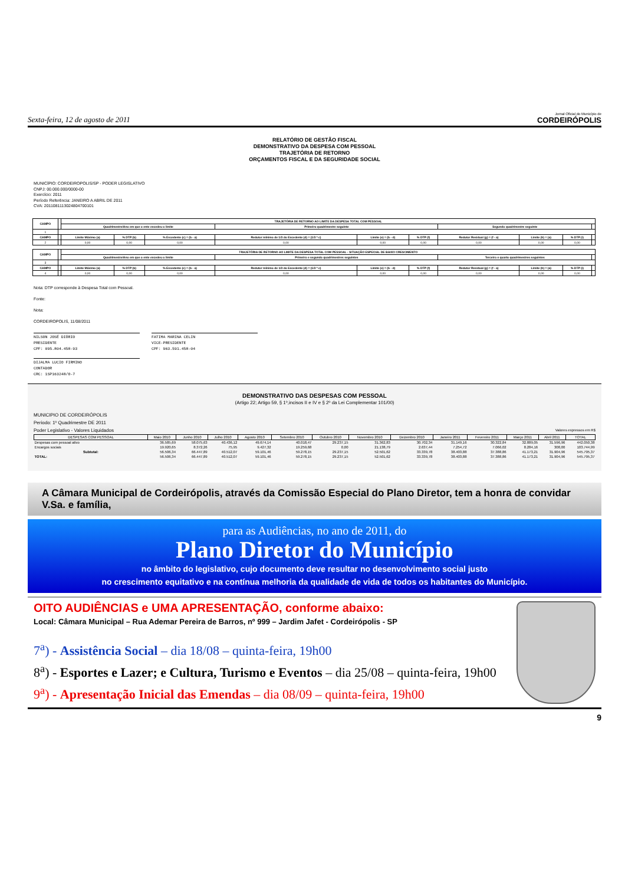Sexta-feira, 12 de agosto de 2011 Jornal Oficial do Município de
CORDEIRÓPOLIS
RELATÓRIO DE GESTÃO FISCAL
DEMONSTRATIVO DA DESPESA COM PESSOAL
TRAJETÓRIA DE RETORNO
ORÇAMENTOS FISCAL E DA SEGURIDADE SOCIAL
MUNICÍPIO: CORDEIROPOLIS/SP - PODER LEGISLATIVO
CNPJ: 00.000.000/0000-00
Exercício: 2011
Período Referência: JANEIRO A ABRIL DE 2011
CVA: 2011081113024804700101
| CAMPO | | TRAJETÓRIA DE RETORNO AO LIMITE DA DESPESA TOTAL COM PESSOAL | | | | | | | | | |
| | | Quadrimestre/Ano em que o ente excedeu o limite | | | Primeiro quadrimestre seguinte | | | Segundo quadrimestre seguinte | | | |
| 1 | | | | | | | | | | | |
| CAMPO | | Limite Máximo (a) | % DTP (b) | % Excedente (c) = (b - a) | Redutor mínimo de 1/3 do Excedente (d) = (1/3 * c) | Limite (e) = (b - d) | % DTP (f) | Redutor Residual (g) = (f - a) | Limite (h) = (a) | % DTP (i) | |
| 2 | | 0,00 | 0,00 | 0,00 | 0,00 | 0,00 | 0,00 | 0,00 | 0,00 | 0,00 | |
| CAMPO | | TRAJETÓRIA DE RETORNO AO LIMITE DA DESPESA TOTAL COM PESSOAL - SITUAÇÃO ESPECIAL DE BAIXO CRESCIMENTO | | | | | | | | | |
| | | Quadrimestre/Ano em que o ente excedeu o limite | | | Primeiro e segundo quadrimestres seguintes | | | Terceiro e quarto quadrimestres seguintes | | | |
| 3 | | | | | | | | | | | |
| CAMPO | | Limite Máximo (a) | % DTP (b) | % Excedente (c) = (b - a) | Redutor mínimo de 1/3 do Excedente (d) = (1/3 * c) | Limite (e) = (b - d) | % DTP (f) | Redutor Residual (g) = (f - a) | Limite (h) = (a) | % DTP (i) | |
| 4 | | 0,00 | 0,00 | 0,00 | 0,00 | 0,00 | 0,00 | 0,00 | 0,00 | 0,00 | |
Nota: DTP corresponde à Despesa Total com Pessoal.
Fonte:
Nota:
CORDEIROPOLIS, 11/08/2011
NILSON JOSÉ DIÓRIO
PRESIDENTE
CPF: 095.804.458-93
FATIMA MARINA CELIN
VICE-PRESIDENTE
CPF: 963.591.458-04
DIJALMA LUCIO FIRMINO
CONTADOR
CRC: 1SP163248/O-7
DEMONSTRATIVO DAS DESPESAS COM PESSOAL
(Artigo 22; Artigo 59, § 1º,incisos II e IV e § 2º da Lei Complementar 101/00)
MUNICIPIO DE CORDEIRÓPOLIS
Periodo: 1º Quadrimestre DE 2011
Poder Legislativo - Valores Liquidados Valores expressos em R$
| DESPESAS COM PESSOAL | Maio 2010 | Junho 2010 | Julho 2010 | Agosto 2010 | Setembro 2010 | Outubro 2010 | Novembro 2010 | Dezembro 2010 | Janeiro 2011 | Fevereiro 2011 | Março 2011 | Abril 2011 | TOTAL |
| --- | --- | --- | --- | --- | --- | --- | --- | --- | --- | --- | --- | --- | --- |
| Despesas com pessoal ativo | 36.585,69 | 58.075,63 | 40.436,12 | 49.674,14 | 40.018,47 | 29.237,15 | 31.362,83 | 30.702,34 | 31.149,16 | 30.322,84 | 32.889,05 | 31.596,96 | 442.050,38 |
| Encargos sociais | 19.920,65 | 8.372,26 | 75,95 | 9.427,32 | 19.259,68 | 0,00 | 21.138,79 | 2.637,44 | 7.254,72 | 7.066,02 | 8.284,16 | 308,00 | 103.744,99 |
| Subtotal: | 56.506,34 | 66.447,89 | 40.512,07 | 59.101,46 | 59.278,15 | 29.237,15 | 52.501,62 | 33.339,78 | 38.403,88 | 37.388,86 | 41.173,21 | 31.904,96 | 545.795,37 |
| TOTAL: | 56.506,34 | 66.447,89 | 40.512,07 | 59.101,46 | 59.278,15 | 29.237,15 | 52.501,62 | 33.339,78 | 38.403,88 | 37.388,86 | 41.173,21 | 31.904,96 | 545.795,37 |
A Câmara Municipal de Cordeirópolis, através da Comissão Especial do Plano Diretor, tem a honra de convidar V.Sa. e família,
para as Audiências, no ano de 2011, do
Plano Diretor do Município
no âmbito do legislativo, cujo documento deve resultar no desenvolvimento social justo
no crescimento equitativo e na contínua melhoria da qualidade de vida de todos os habitantes do Município.
OITO AUDIÊNCIAS e UMA APRESENTAÇÃO, conforme abaixo:
Local: Câmara Municipal – Rua Ademar Pereira de Barros, nº 999 – Jardim Jafet - Cordeirópolis - SP
7<sup>a</sup>) - Assistência Social – dia 18/08 – quinta-feira, 19h00
8<sup>a</sup>) - Esportes e Lazer; e Cultura, Turismo e Eventos – dia 25/08 – quinta-feira, 19h00
9<sup>a</sup>) - Apresentação Inicial das Emendas – dia 08/09 – quinta-feira, 19h00
9